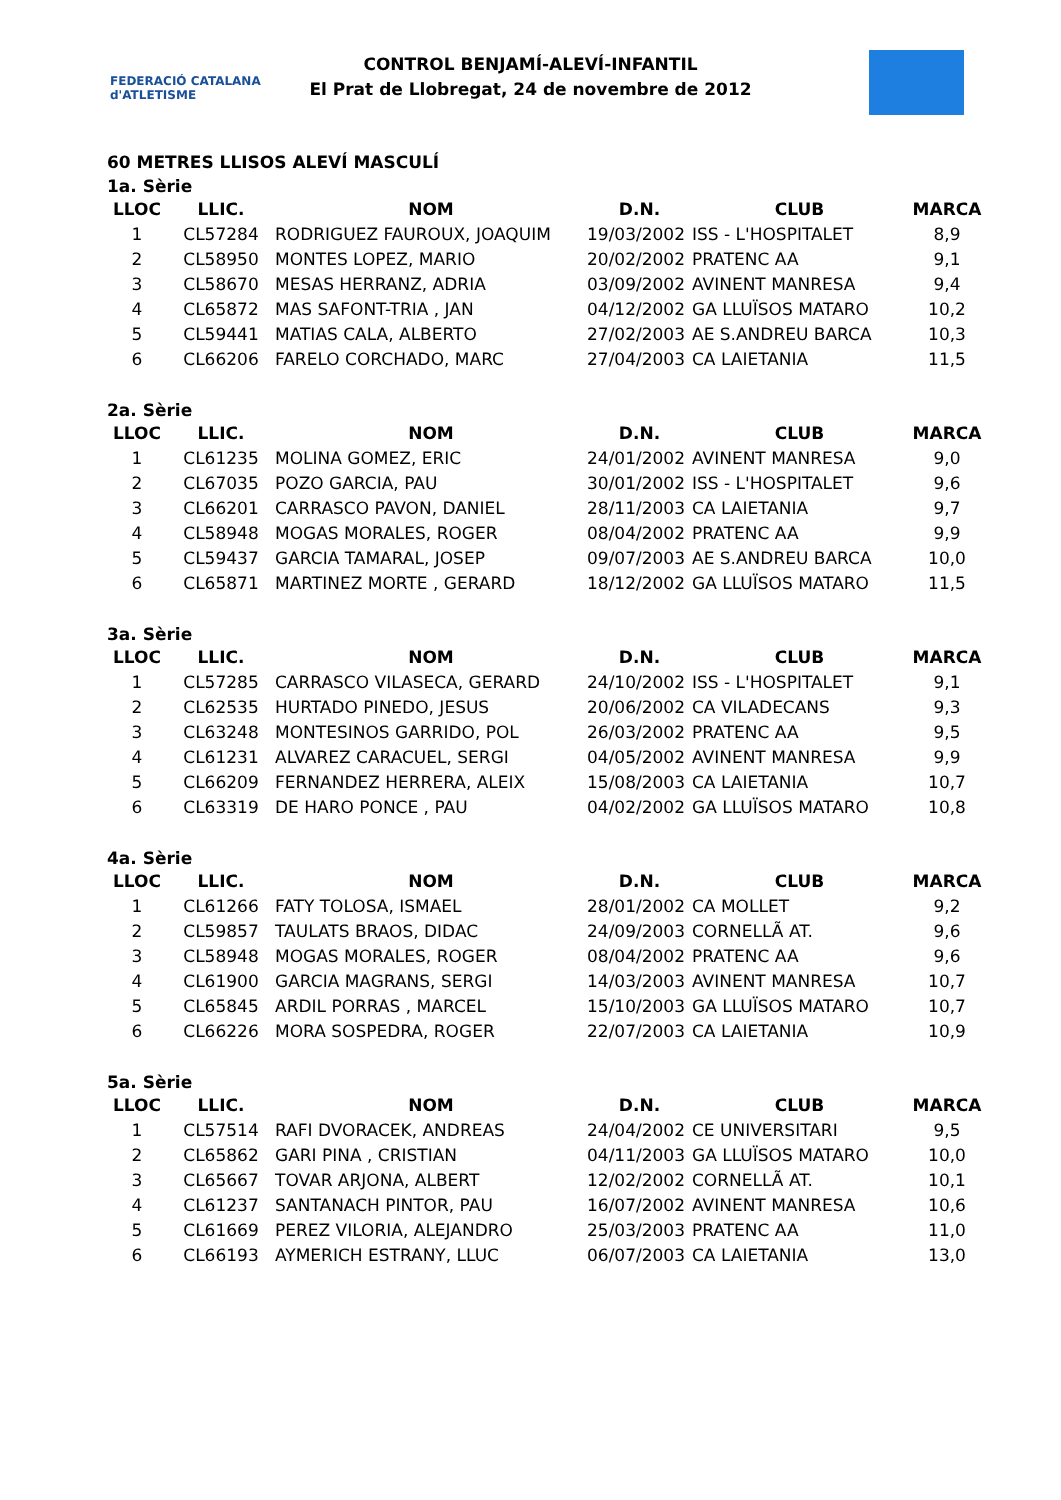FEDERACIÓ CATALANA d'ATLETISME
CONTROL BENJAMÍ-ALEVÍ-INFANTIL
El Prat de Llobregat, 24 de novembre de 2012
60 METRES LLISOS ALEVÍ MASCULÍ
1a. Sèrie
| LLOC | LLIC. | NOM | D.N. | CLUB | MARCA |
| --- | --- | --- | --- | --- | --- |
| 1 | CL57284 | RODRIGUEZ FAUROUX, JOAQUIM | 19/03/2002 | ISS - L'HOSPITALET | 8,9 |
| 2 | CL58950 | MONTES LOPEZ, MARIO | 20/02/2002 | PRATENC AA | 9,1 |
| 3 | CL58670 | MESAS HERRANZ, ADRIA | 03/09/2002 | AVINENT MANRESA | 9,4 |
| 4 | CL65872 | MAS SAFONT-TRIA , JAN | 04/12/2002 | GA LLUÏSOS MATARO | 10,2 |
| 5 | CL59441 | MATIAS CALA, ALBERTO | 27/02/2003 | AE S.ANDREU BARCA | 10,3 |
| 6 | CL66206 | FARELO CORCHADO, MARC | 27/04/2003 | CA LAIETANIA | 11,5 |
2a. Sèrie
| LLOC | LLIC. | NOM | D.N. | CLUB | MARCA |
| --- | --- | --- | --- | --- | --- |
| 1 | CL61235 | MOLINA GOMEZ, ERIC | 24/01/2002 | AVINENT MANRESA | 9,0 |
| 2 | CL67035 | POZO GARCIA, PAU | 30/01/2002 | ISS - L'HOSPITALET | 9,6 |
| 3 | CL66201 | CARRASCO PAVON, DANIEL | 28/11/2003 | CA LAIETANIA | 9,7 |
| 4 | CL58948 | MOGAS MORALES, ROGER | 08/04/2002 | PRATENC AA | 9,9 |
| 5 | CL59437 | GARCIA TAMARAL, JOSEP | 09/07/2003 | AE S.ANDREU BARCA | 10,0 |
| 6 | CL65871 | MARTINEZ MORTE , GERARD | 18/12/2002 | GA LLUÏSOS MATARO | 11,5 |
3a. Sèrie
| LLOC | LLIC. | NOM | D.N. | CLUB | MARCA |
| --- | --- | --- | --- | --- | --- |
| 1 | CL57285 | CARRASCO VILASECA, GERARD | 24/10/2002 | ISS - L'HOSPITALET | 9,1 |
| 2 | CL62535 | HURTADO PINEDO, JESUS | 20/06/2002 | CA VILADECANS | 9,3 |
| 3 | CL63248 | MONTESINOS GARRIDO, POL | 26/03/2002 | PRATENC AA | 9,5 |
| 4 | CL61231 | ALVAREZ CARACUEL, SERGI | 04/05/2002 | AVINENT MANRESA | 9,9 |
| 5 | CL66209 | FERNANDEZ HERRERA, ALEIX | 15/08/2003 | CA LAIETANIA | 10,7 |
| 6 | CL63319 | DE HARO PONCE , PAU | 04/02/2002 | GA LLUÏSOS MATARO | 10,8 |
4a. Sèrie
| LLOC | LLIC. | NOM | D.N. | CLUB | MARCA |
| --- | --- | --- | --- | --- | --- |
| 1 | CL61266 | FATY TOLOSA, ISMAEL | 28/01/2002 | CA MOLLET | 9,2 |
| 2 | CL59857 | TAULATS BRAOS, DIDAC | 24/09/2003 | CORNELLÃ AT. | 9,6 |
| 3 | CL58948 | MOGAS MORALES, ROGER | 08/04/2002 | PRATENC AA | 9,6 |
| 4 | CL61900 | GARCIA MAGRANS, SERGI | 14/03/2003 | AVINENT MANRESA | 10,7 |
| 5 | CL65845 | ARDIL PORRAS , MARCEL | 15/10/2003 | GA LLUÏSOS MATARO | 10,7 |
| 6 | CL66226 | MORA SOSPEDRA, ROGER | 22/07/2003 | CA LAIETANIA | 10,9 |
5a. Sèrie
| LLOC | LLIC. | NOM | D.N. | CLUB | MARCA |
| --- | --- | --- | --- | --- | --- |
| 1 | CL57514 | RAFI DVORACEK, ANDREAS | 24/04/2002 | CE UNIVERSITARI | 9,5 |
| 2 | CL65862 | GARI PINA , CRISTIAN | 04/11/2003 | GA LLUÏSOS MATARO | 10,0 |
| 3 | CL65667 | TOVAR ARJONA, ALBERT | 12/02/2002 | CORNELLÃ AT. | 10,1 |
| 4 | CL61237 | SANTANACH PINTOR, PAU | 16/07/2002 | AVINENT MANRESA | 10,6 |
| 5 | CL61669 | PEREZ VILORIA, ALEJANDRO | 25/03/2003 | PRATENC AA | 11,0 |
| 6 | CL66193 | AYMERICH ESTRANY, LLUC | 06/07/2003 | CA LAIETANIA | 13,0 |